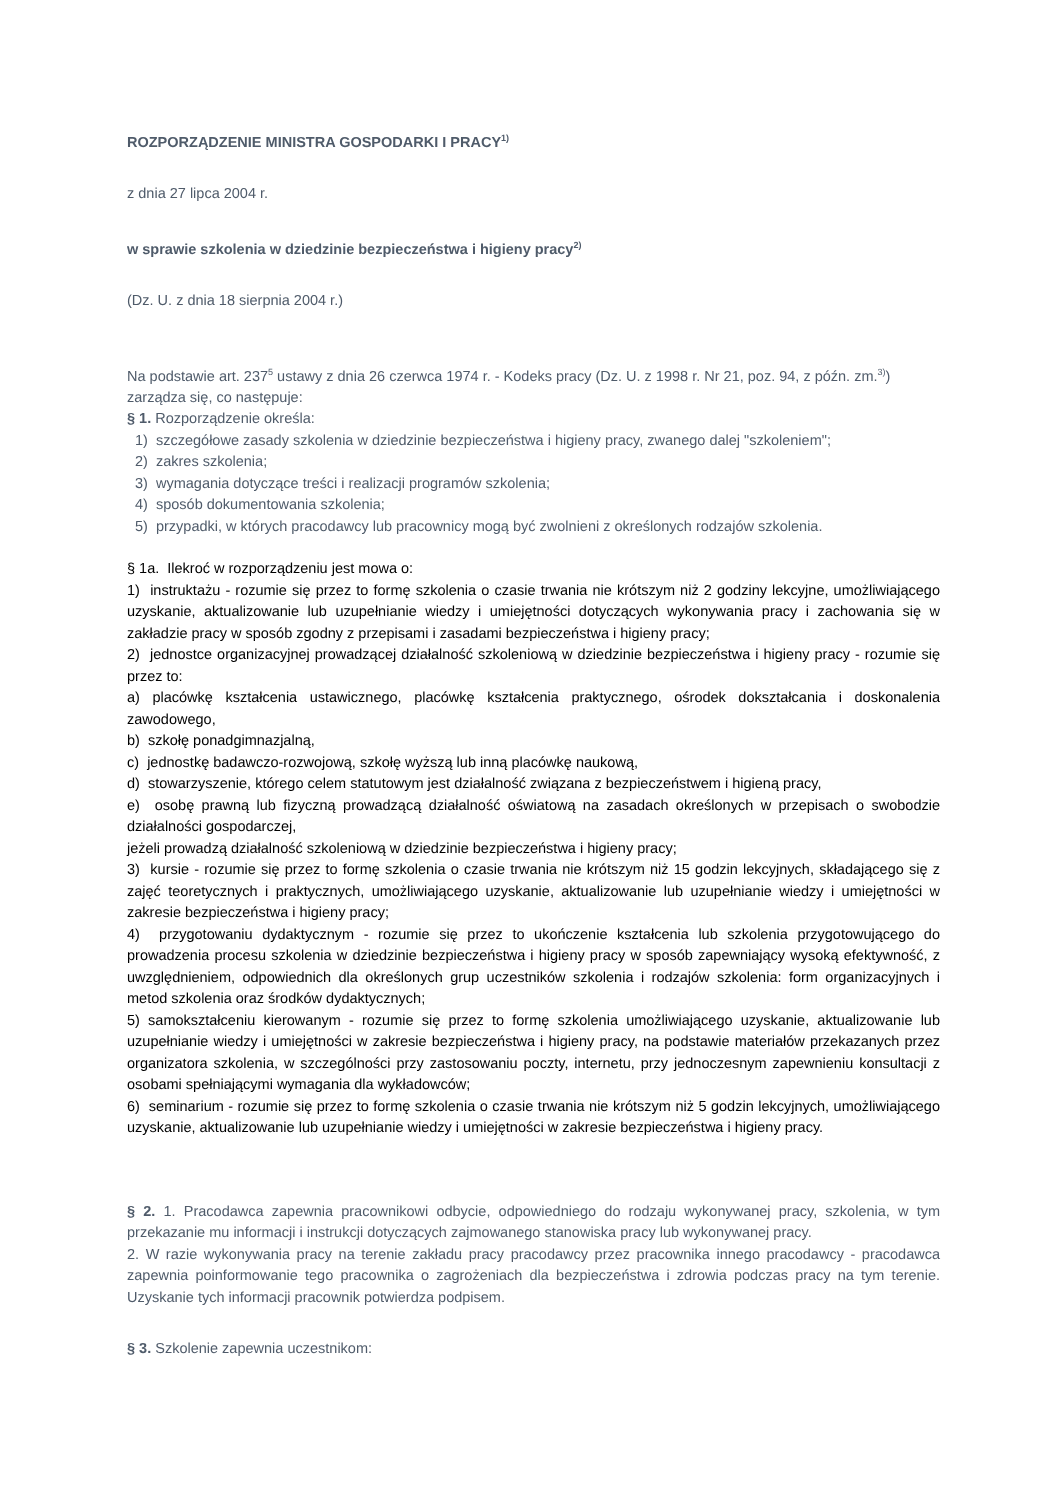ROZPORZĄDZENIE MINISTRA GOSPODARKI I PRACY<sup>1)</sup>
z dnia 27 lipca 2004 r.
w sprawie szkolenia w dziedzinie bezpieczeństwa i higieny pracy<sup>2)</sup>
(Dz. U. z dnia 18 sierpnia 2004 r.)
Na podstawie art. 237<sup>5</sup> ustawy z dnia 26 czerwca 1974 r. - Kodeks pracy (Dz. U. z 1998 r. Nr 21, poz. 94, z późn. zm.<sup>3)</sup>) zarządza się, co następuje:
§ 1. Rozporządzenie określa:
1) szczegółowe zasady szkolenia w dziedzinie bezpieczeństwa i higieny pracy, zwanego dalej "szkoleniem";
2) zakres szkolenia;
3) wymagania dotyczące treści i realizacji programów szkolenia;
4) sposób dokumentowania szkolenia;
5) przypadki, w których pracodawcy lub pracownicy mogą być zwolnieni z określonych rodzajów szkolenia.
§ 1a. Ilekroć w rozporządzeniu jest mowa o:
1) instruktażu - rozumie się przez to formę szkolenia o czasie trwania nie krótszym niż 2 godziny lekcyjne, umożliwiającego uzyskanie, aktualizowanie lub uzupełnianie wiedzy i umiejętności dotyczących wykonywania pracy i zachowania się w zakładzie pracy w sposób zgodny z przepisami i zasadami bezpieczeństwa i higieny pracy;
2) jednostce organizacyjnej prowadzącej działalność szkoleniową w dziedzinie bezpieczeństwa i higieny pracy - rozumie się przez to:
a) placówkę kształcenia ustawicznego, placówkę kształcenia praktycznego, ośrodek dokształcania i doskonalenia zawodowego,
b) szkołę ponadgimnazjalną,
c) jednostkę badawczo-rozwojową, szkołę wyższą lub inną placówkę naukową,
d) stowarzyszenie, którego celem statutowym jest działalność związana z bezpieczeństwem i higieną pracy,
e) osobę prawną lub fizyczną prowadzącą działalność oświatową na zasadach określonych w przepisach o swobodzie działalności gospodarczej,
jeżeli prowadzą działalność szkoleniową w dziedzinie bezpieczeństwa i higieny pracy;
3) kursie - rozumie się przez to formę szkolenia o czasie trwania nie krótszym niż 15 godzin lekcyjnych, składającego się z zajęć teoretycznych i praktycznych, umożliwiającego uzyskanie, aktualizowanie lub uzupełnianie wiedzy i umiejętności w zakresie bezpieczeństwa i higieny pracy;
4) przygotowaniu dydaktycznym - rozumie się przez to ukończenie kształcenia lub szkolenia przygotowującego do prowadzenia procesu szkolenia w dziedzinie bezpieczeństwa i higieny pracy w sposób zapewniający wysoką efektywność, z uwzględnieniem, odpowiednich dla określonych grup uczestników szkolenia i rodzajów szkolenia: form organizacyjnych i metod szkolenia oraz środków dydaktycznych;
5) samokształceniu kierowanym - rozumie się przez to formę szkolenia umożliwiającego uzyskanie, aktualizowanie lub uzupełnianie wiedzy i umiejętności w zakresie bezpieczeństwa i higieny pracy, na podstawie materiałów przekazanych przez organizatora szkolenia, w szczególności przy zastosowaniu poczty, internetu, przy jednoczesnym zapewnieniu konsultacji z osobami spełniającymi wymagania dla wykładowców;
6) seminarium - rozumie się przez to formę szkolenia o czasie trwania nie krótszym niż 5 godzin lekcyjnych, umożliwiającego uzyskanie, aktualizowanie lub uzupełnianie wiedzy i umiejętności w zakresie bezpieczeństwa i higieny pracy.
§ 2. 1. Pracodawca zapewnia pracownikowi odbycie, odpowiedniego do rodzaju wykonywanej pracy, szkolenia, w tym przekazanie mu informacji i instrukcji dotyczących zajmowanego stanowiska pracy lub wykonywanej pracy.
2. W razie wykonywania pracy na terenie zakładu pracy pracodawcy przez pracownika innego pracodawcy - pracodawca zapewnia poinformowanie tego pracownika o zagrożeniach dla bezpieczeństwa i zdrowia podczas pracy na tym terenie. Uzyskanie tych informacji pracownik potwierdza podpisem.
§ 3. Szkolenie zapewnia uczestnikom: